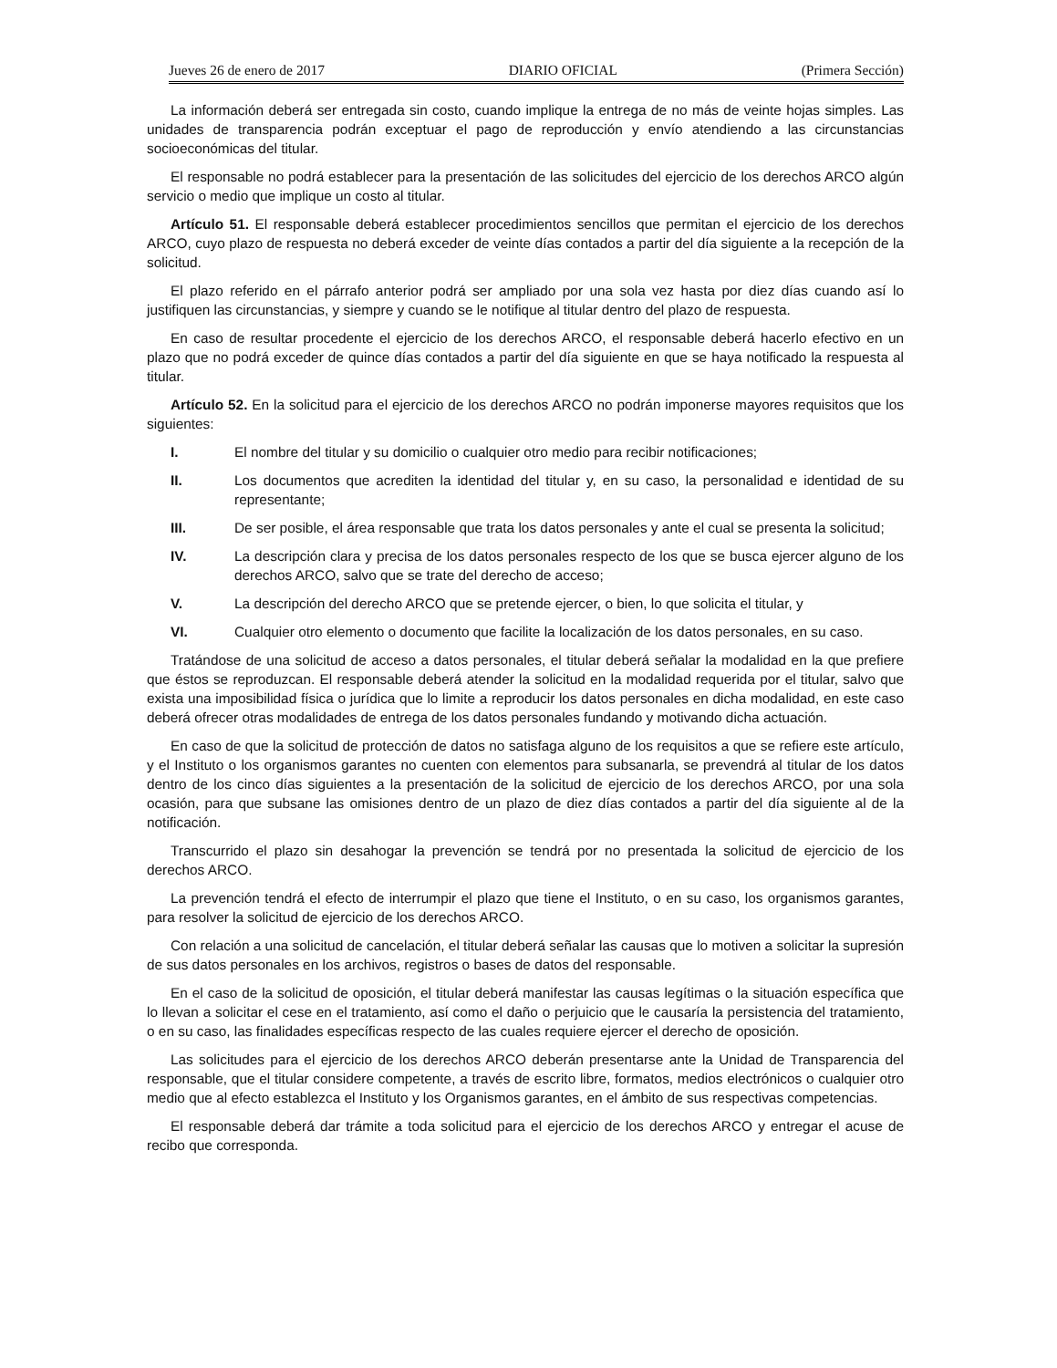Jueves 26 de enero de 2017 DIARIO OFICIAL (Primera Sección)
La información deberá ser entregada sin costo, cuando implique la entrega de no más de veinte hojas simples. Las unidades de transparencia podrán exceptuar el pago de reproducción y envío atendiendo a las circunstancias socioeconómicas del titular.
El responsable no podrá establecer para la presentación de las solicitudes del ejercicio de los derechos ARCO algún servicio o medio que implique un costo al titular.
Artículo 51. El responsable deberá establecer procedimientos sencillos que permitan el ejercicio de los derechos ARCO, cuyo plazo de respuesta no deberá exceder de veinte días contados a partir del día siguiente a la recepción de la solicitud.
El plazo referido en el párrafo anterior podrá ser ampliado por una sola vez hasta por diez días cuando así lo justifiquen las circunstancias, y siempre y cuando se le notifique al titular dentro del plazo de respuesta.
En caso de resultar procedente el ejercicio de los derechos ARCO, el responsable deberá hacerlo efectivo en un plazo que no podrá exceder de quince días contados a partir del día siguiente en que se haya notificado la respuesta al titular.
Artículo 52. En la solicitud para el ejercicio de los derechos ARCO no podrán imponerse mayores requisitos que los siguientes:
I. El nombre del titular y su domicilio o cualquier otro medio para recibir notificaciones;
II. Los documentos que acrediten la identidad del titular y, en su caso, la personalidad e identidad de su representante;
III. De ser posible, el área responsable que trata los datos personales y ante el cual se presenta la solicitud;
IV. La descripción clara y precisa de los datos personales respecto de los que se busca ejercer alguno de los derechos ARCO, salvo que se trate del derecho de acceso;
V. La descripción del derecho ARCO que se pretende ejercer, o bien, lo que solicita el titular, y
VI. Cualquier otro elemento o documento que facilite la localización de los datos personales, en su caso.
Tratándose de una solicitud de acceso a datos personales, el titular deberá señalar la modalidad en la que prefiere que éstos se reproduzcan. El responsable deberá atender la solicitud en la modalidad requerida por el titular, salvo que exista una imposibilidad física o jurídica que lo limite a reproducir los datos personales en dicha modalidad, en este caso deberá ofrecer otras modalidades de entrega de los datos personales fundando y motivando dicha actuación.
En caso de que la solicitud de protección de datos no satisfaga alguno de los requisitos a que se refiere este artículo, y el Instituto o los organismos garantes no cuenten con elementos para subsanarla, se prevendrá al titular de los datos dentro de los cinco días siguientes a la presentación de la solicitud de ejercicio de los derechos ARCO, por una sola ocasión, para que subsane las omisiones dentro de un plazo de diez días contados a partir del día siguiente al de la notificación.
Transcurrido el plazo sin desahogar la prevención se tendrá por no presentada la solicitud de ejercicio de los derechos ARCO.
La prevención tendrá el efecto de interrumpir el plazo que tiene el Instituto, o en su caso, los organismos garantes, para resolver la solicitud de ejercicio de los derechos ARCO.
Con relación a una solicitud de cancelación, el titular deberá señalar las causas que lo motiven a solicitar la supresión de sus datos personales en los archivos, registros o bases de datos del responsable.
En el caso de la solicitud de oposición, el titular deberá manifestar las causas legítimas o la situación específica que lo llevan a solicitar el cese en el tratamiento, así como el daño o perjuicio que le causaría la persistencia del tratamiento, o en su caso, las finalidades específicas respecto de las cuales requiere ejercer el derecho de oposición.
Las solicitudes para el ejercicio de los derechos ARCO deberán presentarse ante la Unidad de Transparencia del responsable, que el titular considere competente, a través de escrito libre, formatos, medios electrónicos o cualquier otro medio que al efecto establezca el Instituto y los Organismos garantes, en el ámbito de sus respectivas competencias.
El responsable deberá dar trámite a toda solicitud para el ejercicio de los derechos ARCO y entregar el acuse de recibo que corresponda.